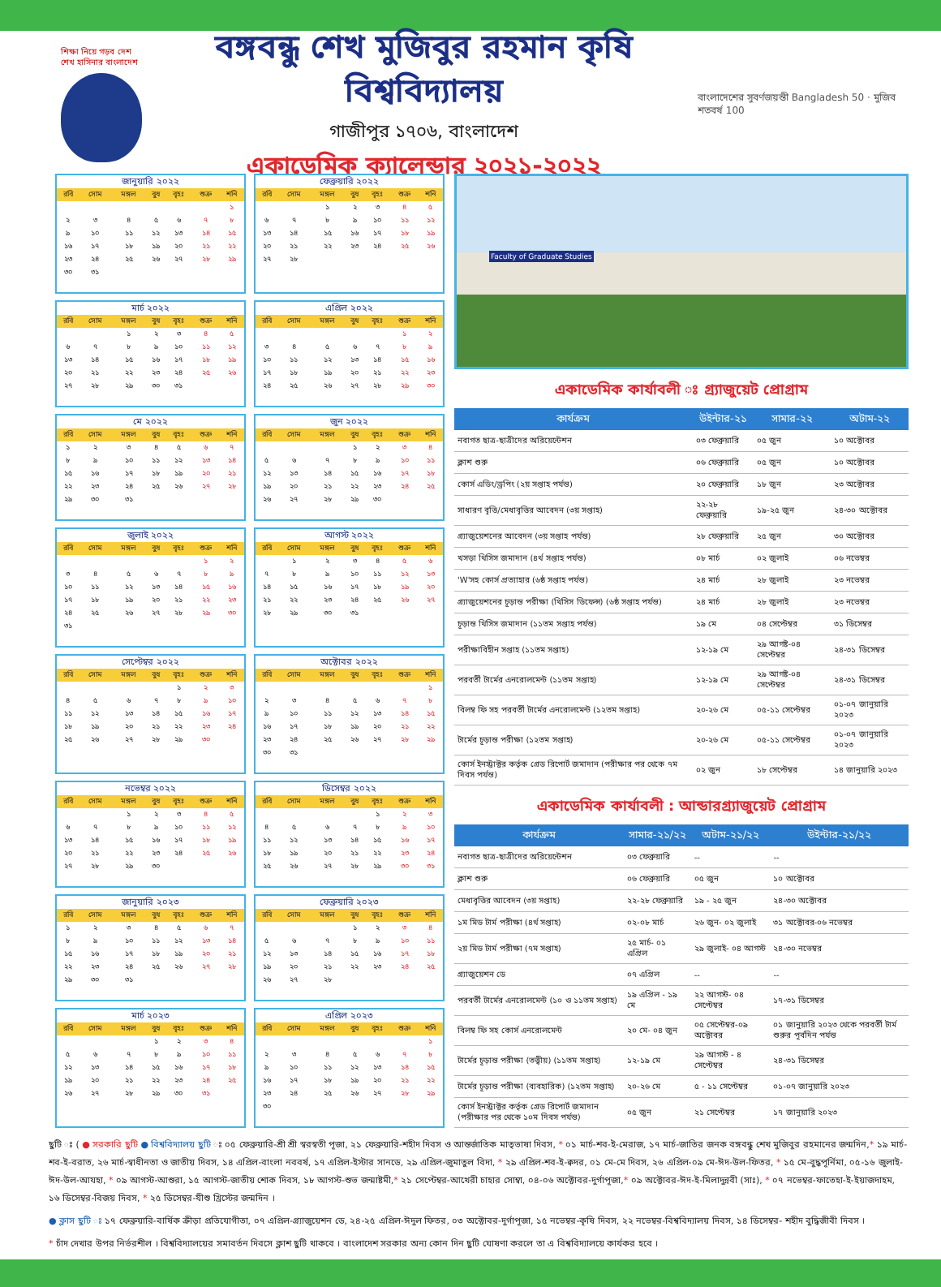শিক্ষা নিয়ে গড়ব দেশ
শেখ হাসিনার বাংলাদেশ
বঙ্গবন্ধু শেখ মুজিবুর রহমান কৃষি বিশ্ববিদ্যালয়
গাজীপুর ১৭০৬, বাংলাদেশ
একাডেমিক ক্যালেন্ডার ২০২১-২০২২
বাংলাদেশের সুবর্ণজয়ন্তী Bangladesh 50 · মুজিব শতবর্ষ 100
জানুয়ারি ২০২২
| রবি | সোম | মঙ্গল | বুধ | বৃহঃ | শুক্র | শনি |
| --- | --- | --- | --- | --- | --- | --- |
| | | | | | | ১ |
| ২ | ৩ | ৪ | ৫ | ৬ | ৭ | ৮ |
| ৯ | ১০ | ১১ | ১২ | ১৩ | ১৪ | ১৫ |
| ১৬ | ১৭ | ১৮ | ১৯ | ২০ | ২১ | ২২ |
| ২৩ | ২৪ | ২৫ | ২৬ | ২৭ | ২৮ | ২৯ |
| ৩০ | ৩১ | | | | | |
ফেব্রুয়ারি ২০২২
| রবি | সোম | মঙ্গল | বুধ | বৃহঃ | শুক্র | শনি |
| --- | --- | --- | --- | --- | --- | --- |
| | | ১ | ২ | ৩ | ৪ | ৫ |
| ৬ | ৭ | ৮ | ৯ | ১০ | ১১ | ১২ |
| ১৩ | ১৪ | ১৫ | ১৬ | ১৭ | ১৮ | ১৯ |
| ২০ | ২১ | ২২ | ২৩ | ২৪ | ২৫ | ২৬ |
| ২৭ | ২৮ | | | | | |
মার্চ ২০২২
| রবি | সোম | মঙ্গল | বুধ | বৃহঃ | শুক্র | শনি |
| --- | --- | --- | --- | --- | --- | --- |
| | | ১ | ২ | ৩ | ৪ | ৫ |
| ৬ | ৭ | ৮ | ৯ | ১০ | ১১ | ১২ |
| ১৩ | ১৪ | ১৫ | ১৬ | ১৭ | ১৮ | ১৯ |
| ২০ | ২১ | ২২ | ২৩ | ২৪ | ২৫ | ২৬ |
| ২৭ | ২৮ | ২৯ | ৩০ | ৩১ | | |
এপ্রিল ২০২২
| রবি | সোম | মঙ্গল | বুধ | বৃহঃ | শুক্র | শনি |
| --- | --- | --- | --- | --- | --- | --- |
| | | | | | ১ | ২ |
| ৩ | ৪ | ৫ | ৬ | ৭ | ৮ | ৯ |
| ১০ | ১১ | ১২ | ১৩ | ১৪ | ১৫ | ১৬ |
| ১৭ | ১৮ | ১৯ | ২০ | ২১ | ২২ | ২৩ |
| ২৪ | ২৫ | ২৬ | ২৭ | ২৮ | ২৯ | ৩০ |
মে ২০২২
| রবি | সোম | মঙ্গল | বুধ | বৃহঃ | শুক্র | শনি |
| --- | --- | --- | --- | --- | --- | --- |
| ১ | ২ | ৩ | ৪ | ৫ | ৬ | ৭ |
| ৮ | ৯ | ১০ | ১১ | ১২ | ১৩ | ১৪ |
| ১৫ | ১৬ | ১৭ | ১৮ | ১৯ | ২০ | ২১ |
| ২২ | ২৩ | ২৪ | ২৫ | ২৬ | ২৭ | ২৮ |
| ২৯ | ৩০ | ৩১ | | | | |
জুন ২০২২
| রবি | সোম | মঙ্গল | বুধ | বৃহঃ | শুক্র | শনি |
| --- | --- | --- | --- | --- | --- | --- |
| | | | ১ | ২ | ৩ | ৪ |
| ৫ | ৬ | ৭ | ৮ | ৯ | ১০ | ১১ |
| ১২ | ১৩ | ১৪ | ১৫ | ১৬ | ১৭ | ১৮ |
| ১৯ | ২০ | ২১ | ২২ | ২৩ | ২৪ | ২৫ |
| ২৬ | ২৭ | ২৮ | ২৯ | ৩০ | | |
জুলাই ২০২২
| রবি | সোম | মঙ্গল | বুধ | বৃহঃ | শুক্র | শনি |
| --- | --- | --- | --- | --- | --- | --- |
| | | | | | ১ | ২ |
| ৩ | ৪ | ৫ | ৬ | ৭ | ৮ | ৯ |
| ১০ | ১১ | ১২ | ১৩ | ১৪ | ১৫ | ১৬ |
| ১৭ | ১৮ | ১৯ | ২০ | ২১ | ২২ | ২৩ |
| ২৪ | ২৫ | ২৬ | ২৭ | ২৮ | ২৯ | ৩০ |
| ৩১ | | | | | | |
আগস্ট ২০২২
| রবি | সোম | মঙ্গল | বুধ | বৃহঃ | শুক্র | শনি |
| --- | --- | --- | --- | --- | --- | --- |
| | ১ | ২ | ৩ | ৪ | ৫ | ৬ |
| ৭ | ৮ | ৯ | ১০ | ১১ | ১২ | ১৩ |
| ১৪ | ১৫ | ১৬ | ১৭ | ১৮ | ১৯ | ২০ |
| ২১ | ২২ | ২৩ | ২৪ | ২৫ | ২৬ | ২৭ |
| ২৮ | ২৯ | ৩০ | ৩১ | | | |
সেপ্টেম্বর ২০২২
| রবি | সোম | মঙ্গল | বুধ | বৃহঃ | শুক্র | শনি |
| --- | --- | --- | --- | --- | --- | --- |
| | | | | ১ | ২ | ৩ |
| ৪ | ৫ | ৬ | ৭ | ৮ | ৯ | ১০ |
| ১১ | ১২ | ১৩ | ১৪ | ১৫ | ১৬ | ১৭ |
| ১৮ | ১৯ | ২০ | ২১ | ২২ | ২৩ | ২৪ |
| ২৫ | ২৬ | ২৭ | ২৮ | ২৯ | ৩০ | |
অক্টোবর ২০২২
| রবি | সোম | মঙ্গল | বুধ | বৃহঃ | শুক্র | শনি |
| --- | --- | --- | --- | --- | --- | --- |
| | | | | | | ১ |
| ২ | ৩ | ৪ | ৫ | ৬ | ৭ | ৮ |
| ৯ | ১০ | ১১ | ১২ | ১৩ | ১৪ | ১৫ |
| ১৬ | ১৭ | ১৮ | ১৯ | ২০ | ২১ | ২২ |
| ২৩ | ২৪ | ২৫ | ২৬ | ২৭ | ২৮ | ২৯ |
| ৩০ | ৩১ | | | | | |
নভেম্বর ২০২২
| রবি | সোম | মঙ্গল | বুধ | বৃহঃ | শুক্র | শনি |
| --- | --- | --- | --- | --- | --- | --- |
| | | ১ | ২ | ৩ | ৪ | ৫ |
| ৬ | ৭ | ৮ | ৯ | ১০ | ১১ | ১২ |
| ১৩ | ১৪ | ১৫ | ১৬ | ১৭ | ১৮ | ১৯ |
| ২০ | ২১ | ২২ | ২৩ | ২৪ | ২৫ | ২৬ |
| ২৭ | ২৮ | ২৯ | ৩০ | | | |
ডিসেম্বর ২০২২
| রবি | সোম | মঙ্গল | বুধ | বৃহঃ | শুক্র | শনি |
| --- | --- | --- | --- | --- | --- | --- |
| | | | | ১ | ২ | ৩ |
| ৪ | ৫ | ৬ | ৭ | ৮ | ৯ | ১০ |
| ১১ | ১২ | ১৩ | ১৪ | ১৫ | ১৬ | ১৭ |
| ১৮ | ১৯ | ২০ | ২১ | ২২ | ২৩ | ২৪ |
| ২৫ | ২৬ | ২৭ | ২৮ | ২৯ | ৩০ | ৩১ |
জানুয়ারি ২০২৩
| রবি | সোম | মঙ্গল | বুধ | বৃহঃ | শুক্র | শনি |
| --- | --- | --- | --- | --- | --- | --- |
| ১ | ২ | ৩ | ৪ | ৫ | ৬ | ৭ |
| ৮ | ৯ | ১০ | ১১ | ১২ | ১৩ | ১৪ |
| ১৫ | ১৬ | ১৭ | ১৮ | ১৯ | ২০ | ২১ |
| ২২ | ২৩ | ২৪ | ২৫ | ২৬ | ২৭ | ২৮ |
| ২৯ | ৩০ | ৩১ | | | | |
ফেব্রুয়ারি ২০২৩
| রবি | সোম | মঙ্গল | বুধ | বৃহঃ | শুক্র | শনি |
| --- | --- | --- | --- | --- | --- | --- |
| | | | ১ | ২ | ৩ | ৪ |
| ৫ | ৬ | ৭ | ৮ | ৯ | ১০ | ১১ |
| ১২ | ১৩ | ১৪ | ১৫ | ১৬ | ১৭ | ১৮ |
| ১৯ | ২০ | ২১ | ২২ | ২৩ | ২৪ | ২৫ |
| ২৬ | ২৭ | ২৮ | | | | |
মার্চ ২০২৩
| রবি | সোম | মঙ্গল | বুধ | বৃহঃ | শুক্র | শনি |
| --- | --- | --- | --- | --- | --- | --- |
| | | | ১ | ২ | ৩ | ৪ |
| ৫ | ৬ | ৭ | ৮ | ৯ | ১০ | ১১ |
| ১২ | ১৩ | ১৪ | ১৫ | ১৬ | ১৭ | ১৮ |
| ১৯ | ২০ | ২১ | ২২ | ২৩ | ২৪ | ২৫ |
| ২৬ | ২৭ | ২৮ | ২৯ | ৩০ | ৩১ | |
এপ্রিল ২০২৩
| রবি | সোম | মঙ্গল | বুধ | বৃহঃ | শুক্র | শনি |
| --- | --- | --- | --- | --- | --- | --- |
| | | | | | | ১ |
| ২ | ৩ | ৪ | ৫ | ৬ | ৭ | ৮ |
| ৯ | ১০ | ১১ | ১২ | ১৩ | ১৪ | ১৫ |
| ১৬ | ১৭ | ১৮ | ১৯ | ২০ | ২১ | ২২ |
| ২৩ | ২৪ | ২৫ | ২৬ | ২৭ | ২৮ | ২৯ |
| ৩০ | | | | | | |
Faculty of Graduate Studies
একাডেমিক কার্যাবলী ঃ গ্র্যাজুয়েট প্রোগ্রাম
| কার্যক্রম | উইন্টার-২১ | সামার-২২ | অটাম-২২ |
| --- | --- | --- | --- |
| নবাগত ছাত্র-ছাত্রীদের অরিয়েন্টেশন | ০৩ ফেব্রুয়ারি | ০৫ জুন | ১০ অক্টোবর |
| ক্লাশ শুরু | ০৬ ফেব্রুয়ারি | ০৫ জুন | ১০ অক্টোবর |
| কোর্স এডিং/ড্রপিং (২য় সপ্তাহ পর্যন্ত) | ২০ ফেব্রুয়ারি | ১৮ জুন | ২৩ অক্টোবর |
| সাধারণ বৃত্তি/মেধাবৃত্তির আবেদন (৩য় সপ্তাহ) | ২২-২৮ ফেব্রুয়ারি | ১৯-২৫ জুন | ২৪-৩০ অক্টোবর |
| গ্র্যাজুয়েশনের আবেদন (৩য় সপ্তাহ পর্যন্ত) | ২৮ ফেব্রুয়ারি | ২৫ জুন | ৩০ অক্টোবর |
| খসড়া থিসিস জমাদান (৪র্থ সপ্তাহ পর্যন্ত) | ০৮ মার্চ | ০২ জুলাই | ০৬ নভেম্বর |
| 'W'সহ কোর্স প্রত্যাহার (৬ষ্ঠ সপ্তাহ পর্যন্ত) | ২৪ মার্চ | ২৮ জুলাই | ২৩ নভেম্বর |
| গ্র্যাজুয়েশনের চূড়ান্ত পরীক্ষা (থিসিস ডিফেন্স) (৬ষ্ঠ সপ্তাহ পর্যন্ত) | ২৪ মার্চ | ২৮ জুলাই | ২৩ নভেম্বর |
| চূড়ান্ত থিসিস জমাদান (১১তম সপ্তাহ পর্যন্ত) | ১৯ মে | ০৪ সেপ্টেম্বর | ৩১ ডিসেম্বর |
| পরীক্ষাবিহীন সপ্তাহ (১১তম সপ্তাহ) | ১২-১৯ মে | ২৯ আগষ্ট-০৪ সেপ্টেম্বর | ২৪-৩১ ডিসেম্বর |
| পরবর্তী টার্মের এনরোলমেন্ট (১১তম সপ্তাহ) | ১২-১৯ মে | ২৯ আগষ্ট-০৪ সেপ্টেম্বর | ২৪-৩১ ডিসেম্বর |
| বিলম্ব ফি সহ পরবর্তী টার্মের এনরোলমেন্ট (১২তম সপ্তাহ) | ২০-২৬ মে | ০৫-১১ সেপ্টেম্বর | ০১-০৭ জানুয়ারি ২০২৩ |
| টার্মের চূড়ান্ত পরীক্ষা (১২তম সপ্তাহ) | ২০-২৬ মে | ০৫-১১ সেপ্টেম্বর | ০১-০৭ জানুয়ারি ২০২৩ |
| কোর্স ইনস্ট্রাক্টর কর্তৃক গ্রেড রিপোর্ট জমাদান (পরীক্ষার পর থেকে ৭ম দিবস পর্যন্ত) | ০২ জুন | ১৮ সেপ্টেম্বর | ১৪ জানুয়ারি ২০২৩ |
একাডেমিক কার্যাবলী : আন্ডারগ্র্যাজুয়েট প্রোগ্রাম
| কার্যক্রম | সামার-২১/২২ | অটাম-২১/২২ | উইন্টার-২১/২২ |
| --- | --- | --- | --- |
| নবাগত ছাত্র-ছাত্রীদের অরিয়েন্টেশন | ০৩ ফেব্রুয়ারি | -- | -- |
| ক্লাশ শুরু | ০৬ ফেব্রুয়ারি | ০৫ জুন | ১০ অক্টোবর |
| মেধাবৃত্তির আবেদন (৩য় সপ্তাহ) | ২২-২৮ ফেব্রুয়ারি | ১৯ - ২৫ জুন | ২৪-৩০ অক্টোবর |
| ১ম মিড টার্ম পরীক্ষা (৪র্থ সপ্তাহ) | ০২-০৮ মার্চ | ২৬ জুন- ০২ জুলাই | ৩১ অক্টোবর-০৬ নভেম্বর |
| ২য় মিড টার্ম পরীক্ষা (৭ম সপ্তাহ) | ২৫ মার্চ- ০১ এপ্রিল | ২৯ জুলাই- ০৪ আগস্ট | ২৪-৩০ নভেম্বর |
| গ্র্যাজুয়েশন ডে | ০৭ এপ্রিল | -- | -- |
| পরবর্তী টার্মের এনরোলমেন্ট (১০ ও ১১তম সপ্তাহ) | ১৯ এপ্রিল - ১৯ মে | ২২ আগস্ট- ০৪ সেপ্টেম্বর | ১৭-৩১ ডিসেম্বর |
| বিলম্ব ফি সহ কোর্স এনরোলমেন্ট | ২০ মে- ০৪ জুন | ০৫ সেপ্টেম্বর-০৯ অক্টোবর | ০১ জানুয়ারি ২০২৩ থেকে পরবর্তী টার্ম শুরুর পূর্বদিন পর্যন্ত |
| টার্মের চূড়ান্ত পরীক্ষা (তত্ত্বীয়) (১১তম সপ্তাহ) | ১২-১৯ মে | ২৯ আগস্ট - ৪ সেপ্টেম্বর | ২৪-৩১ ডিসেম্বর |
| টার্মের চূড়ান্ত পরীক্ষা (ব্যবহারিক) (১২তম সপ্তাহ) | ২০-২৬ মে | ৫ - ১১ সেপ্টেম্বর | ০১-০৭ জানুয়ারি ২০২৩ |
| কোর্স ইনস্ট্রাক্টর কর্তৃক গ্রেড রিপোর্ট জমাদান (পরীক্ষার পর থেকে ১০ম দিবস পর্যন্ত) | ০৫ জুন | ২১ সেপ্টেম্বর | ১৭ জানুয়ারি ২০২৩ |
ছুটি ঃ ( ● সরকারি ছুটি ● বিশ্ববিদ্যালয় ছুটি ঃ ০৫ ফেব্রুয়ারি-শ্রী শ্রী স্বরস্বতী পূজা, ২১ ফেব্রুয়ারি-শহীদ দিবস ও আন্তর্জাতিক মাতৃভাষা দিবস, * ০১ মার্চ-শব-ই-মেরাজ, ১৭ মার্চ-জাতির জনক বঙ্গবন্ধু শেখ মুজিবুর রহমানের জন্মদিন,* ১৯ মার্চ-শব-ই-বরাত, ২৬ মার্চ-স্বাধীনতা ও জাতীয় দিবস, ১৪ এপ্রিল-বাংলা নববর্ষ, ১৭ এপ্রিল-ইস্টার সানডে, ২৯ এপ্রিল-জুমাতুল বিদা, * ২৯ এপ্রিল-শব-ই-ক্বদর, ০১ মে-মে দিবস, ২৬ এপ্রিল-০৯ মে-ঈদ-উল-ফিতর, * ১৫ মে-বুদ্ধপূর্নিমা, ০৫-১৬ জুলাই-ঈদ-উল-আযহা, * ০৯ আগস্ট-আশুরা, ১৫ আগস্ট-জাতীয় শোক দিবস, ১৮ আগস্ট-শুভ জন্মাষ্টমী,* ২১ সেপ্টেম্বর-আখেরী চাহার সোম্বা, ০৪-০৬ অক্টোবর-দুর্গাপূজা,* ০৯ অক্টোবর-ঈদ-ই-মিলাদুন্নবী (সাঃ), * ০৭ নভেম্বর-ফাতেহা-ই-ইয়াজদাহম, ১৬ ডিসেম্বর-বিজয় দিবস, * ২৫ ডিসেম্বর-যীশু খ্রিস্টের জন্মদিন ।
● ক্লাস ছুটি ঃ ১৭ ফেব্রুয়ারি-বার্ষিক ক্রীড়া প্রতিযোগীতা, ০৭ এপ্রিল-গ্র্যাজুয়েশন ডে, ২৪-২৫ এপ্রিল-ঈদুল ফিতর, ০৩ অক্টোবর-দুর্গাপূজা, ১৫ নভেম্বর-কৃষি দিবস, ২২ নভেম্বর-বিশ্ববিদ্যালয় দিবস, ১৪ ডিসেম্বর- শহীদ বুদ্ধিজীবী দিবস ।
* চাঁদ দেখার উপর নির্ভরশীল । বিশ্ববিদ্যালয়ের সমাবর্তন দিবসে ক্লাশ ছুটি থাকবে । বাংলাদেশ সরকার অন্য কোন দিন ছুটি ঘোষণা করলে তা এ বিশ্ববিদ্যালয়ে কার্যকর হবে ।